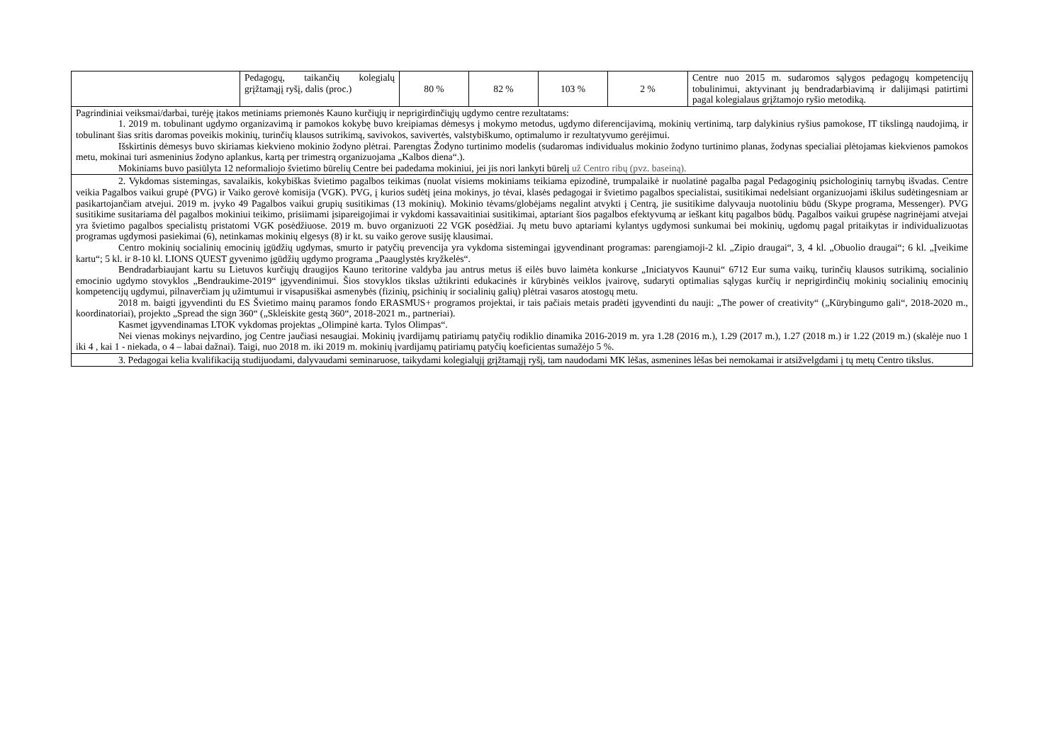| | Pedagogų, taikančių kolegialų grįžtamąjį ryšį, dalis (proc.) | 80 % | 82 % | 103 % | 2 % | Centre nuo 2015 m. sudaromos sąlygos pedagogų kompetencijų tobulinimui, aktyvinant jų bendradarbiavimą ir dalijimąsi patirtimi pagal kolegialaus grįžtamojo ryšio metodiką. |
| Pagrindiniai veiksmai/darbai, turėję įtakos metiniams priemonės Kauno kurčiųjų ir neprigirdinčiųjų ugdymo centre rezultatams: 1. 2019 m. tobulinant ugdymo organizavimą ir pamokos kokybę buvo kreipiamas dėmesys į mokymo metodus, ugdymo diferencijavimą, mokinių vertinimą, tarp dalykinius ryšius pamokose, IT tikslingą naudojimą, ir tobulinant šias sritis daromas poveikis mokinių, turinčių klausos sutrikimą, savivokos, savivertės, valstybiškumo, optimalumo ir rezultatyvumo gerėjimui. Išskirtinis dėmesys buvo skiriamas kiekvieno mokinio žodyno plėtrai. Parengtas Žodyno turtinimo modelis (sudaromas individualus mokinio žodyno turtinimo planas, žodynas specialiai plėtojamas kiekvienos pamokos metu, mokinai turi asmeninius žodyno aplankus, kartą per trimestrą organizuojama „Kalbos diena“.). Mokiniams buvo pasiūlyta 12 neformaliojo švietimo būrelių Centre bei padedama mokiniui, jei jis nori lankyti būrelį už Centro ribų (pvz. baseiną). | | | | | | |
| 2. Vykdomas sistemingas, savalaikis, kokybiškas švietimo pagalbos teikimas (nuolat visiems mokiniams teikiama epizodinė, trumpalaikė ir nuolatinė pagalba pagal Pedagoginių psichologinių tarnybų išvadas. Centre veikia Pagalbos vaikui grupė (PVG) ir Vaiko gerovė komisija (VGK). PVG, į kurios sudėtį įeina mokinys, jo tėvai, klasės pedagogai ir švietimo pagalbos specialistai, susitikimai nedelsiant organizuojami iškilus sudėtingesniam ar pasikartojančiam atvejui. 2019 m. įvyko 49 Pagalbos vaikui grupių susitikimas (13 mokinių). Mokinio tėvams/globėjams negalint atvykti į Centrą, jie susitikime dalyvauja nuotoliniu būdu (Skype programa, Messenger). PVG susitikime susitariama dėl pagalbos mokiniui teikimo, prisiimami įsipareigojimai ir vykdomi kassavaitiniai susitikimai, aptariant šios pagalbos efektyvumą ar ieškant kitų pagalbos būdų. Pagalbos vaikui grupėse nagrinėjami atvejai yra švietimo pagalbos specialistų pristatomi VGK posėdžiuose. 2019 m. buvo organizuoti 22 VGK posėdžiai. Jų metu buvo aptariami kylantys ugdymosi sunkumai bei mokinių, ugdomų pagal pritaikytas ir individualizuotas programas ugdymosi pasiekimai (6), netinkamas mokinių elgesys (8) ir kt. su vaiko gerove susiję klausimai. Centro mokinių socialinių emocinių įgūdžių ugdymas, smurto ir patyčių prevencija yra vykdoma sistemingai įgyvendinant programas: parengiamoji-2 kl. „Zipio draugai“, 3, 4 kl. „Obuolio draugai“; 6 kl. „Įveikime kartu“; 5 kl. ir 8-10 kl. LIONS QUEST gyvenimo įgūdžių ugdymo programa „Paauglystės kryžkelės“. Bendradarbiaujant kartu su Lietuvos kurčiųjų draugijos Kauno teritorine valdyba jau antrus metus iš eilės buvo laimėta konkurse „Iniciatyvos Kaunui“ 6712 Eur suma vaikų, turinčių klausos sutrikimą, socialinio emocinio ugdymo stovyklos „Bendraukime-2019“ įgyvendinimui. Šios stovyklos tikslas užtikrinti edukacinės ir kūrybinės veiklos įvairovę, sudaryti optimalias sąlygas kurčių ir neprigirdinčių mokinių socialinių emocinių kompetencijų ugdymui, pilnaverčiam jų užimtumui ir visapusiškai asmenybės (fizinių, psichinių ir socialinių galių) plėtrai vasaros atostogų metu. 2018 m. baigti įgyvendinti du ES Švietimo mainų paramos fondo ERASMUS+ programos projektai, ir tais pačiais metais pradėti įgyvendinti du nauji: „The power of creativity“ („Kūrybingumo gali“, 2018-2020 m., koordinatoriai), projekto „Spread the sign 360“ („Skleiskite gestą 360“, 2018-2021 m., partneriai). Kasmet įgyvendinamas LTOK vykdomas projektas „Olimpinė karta. Tylos Olimpas“. Nei vienas mokinys neįvardino, jog Centre jaučiasi nesaugiai. Mokinių įvardijamų patiriamų patyčių rodiklio dinamika 2016-2019 m. yra 1.28 (2016 m.), 1.29 (2017 m.), 1.27 (2018 m.) ir 1.22 (2019 m.) (skalėje nuo 1 iki 4 , kai 1 - niekada, o 4 – labai dažnai). Taigi, nuo 2018 m. iki 2019 m. mokinių įvardijamų patiriamų patyčių koeficientas sumažėjo 5 %. | | | | | | |
| 3. Pedagogai kelia kvalifikaciją studijuodami, dalyvaudami seminaruose, taikydami kolegialųjį grįžtamąjį ryšį, tam naudodami MK lėšas, asmenines lėšas bei nemokamai ir atsižvelgdami į tų metų Centro tikslus. | | | | | | |